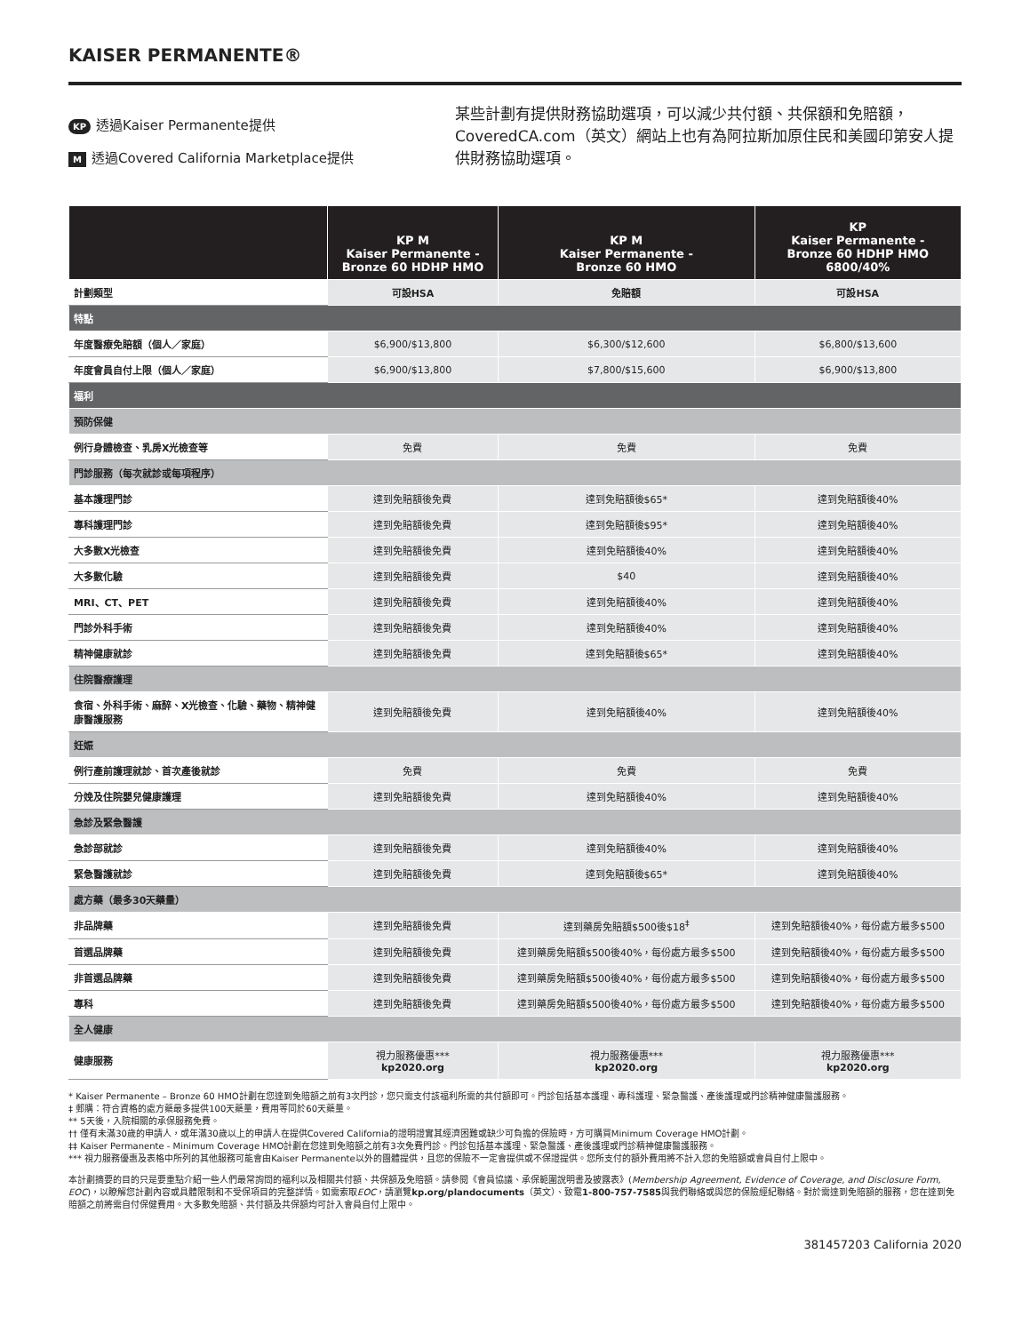KAISER PERMANENTE®
KP 透過Kaiser Permanente提供
M透過Covered California Marketplace提供
某些計劃有提供財務協助選項，可以減少共付額、共保額和免賠額，CoveredCA.com（英文）網站上也有為阿拉斯加原住民和美國印第安人提供財務協助選項。
| | KP M Kaiser Permanente - Bronze 60 HDHP HMO | KP M Kaiser Permanente - Bronze 60 HMO | KP Kaiser Permanente - Bronze 60 HDHP HMO 6800/40% |
| --- | --- | --- | --- |
| 計劃類型 | 可設HSA | 免賠額 | 可設HSA |
| 特點 | | | |
| 年度醫療免賠額（個人／家庭） | $6,900/$13,800 | $6,300/$12,600 | $6,800/$13,600 |
| 年度會員自付上限（個人／家庭） | $6,900/$13,800 | $7,800/$15,600 | $6,900/$13,800 |
| 福利 | | | |
| 預防保健 | | | |
| 例行身體檢查、乳房X光檢查等 | 免費 | 免費 | 免費 |
| 門診服務（每次就診或每項程序） | | | |
| 基本護理門診 | 達到免賠額後免費 | 達到免賠額後$65* | 達到免賠額後40% |
| 專科護理門診 | 達到免賠額後免費 | 達到免賠額後$95* | 達到免賠額後40% |
| 大多數X光檢查 | 達到免賠額後免費 | 達到免賠額後40% | 達到免賠額後40% |
| 大多數化驗 | 達到免賠額後免費 | $40 | 達到免賠額後40% |
| MRI、CT、PET | 達到免賠額後免費 | 達到免賠額後40% | 達到免賠額後40% |
| 門診外科手術 | 達到免賠額後免費 | 達到免賠額後40% | 達到免賠額後40% |
| 精神健康就診 | 達到免賠額後免費 | 達到免賠額後$65* | 達到免賠額後40% |
| 住院醫療護理 | | | |
| 食宿、外科手術、麻醉、X光檢查、化驗、藥物、精神健康醫護服務 | 達到免賠額後免費 | 達到免賠額後40% | 達到免賠額後40% |
| 妊娠 | | | |
| 例行產前護理就診、首次產後就診 | 免費 | 免費 | 免費 |
| 分娩及住院嬰兒健康護理 | 達到免賠額後免費 | 達到免賠額後40% | 達到免賠額後40% |
| 急診及緊急醫護 | | | |
| 急診部就診 | 達到免賠額後免費 | 達到免賠額後40% | 達到免賠額後40% |
| 緊急醫護就診 | 達到免賠額後免費 | 達到免賠額後$65* | 達到免賠額後40% |
| 處方藥（最多30天藥量） | | | |
| 非品牌藥 | 達到免賠額後免費 | 達到藥房免賠額$500後$18<sup>‡</sup> | 達到免賠額後40%，每份處方最多$500 |
| 首選品牌藥 | 達到免賠額後免費 | 達到藥房免賠額$500後40%，每份處方最多$500 | 達到免賠額後40%，每份處方最多$500 |
| 非首選品牌藥 | 達到免賠額後免費 | 達到藥房免賠額$500後40%，每份處方最多$500 | 達到免賠額後40%，每份處方最多$500 |
| 專科 | 達到免賠額後免費 | 達到藥房免賠額$500後40%，每份處方最多$500 | 達到免賠額後40%，每份處方最多$500 |
| 全人健康 | | | |
| 健康服務 | 視力服務優惠*** kp2020.org | 視力服務優惠*** kp2020.org | 視力服務優惠*** kp2020.org |
* Kaiser Permanente – Bronze 60 HMO計劃在您達到免賠額之前有3次門診，您只需支付該福利所需的共付額即可。門診包括基本護理、專科護理、緊急醫護、產後護理或門診精神健康醫護服務。
‡ 郵購：符合資格的處方藥最多提供100天藥量，費用等同於60天藥量。
** 5天後，入院相關的承保服務免費。
†† 僅有未滿30歲的申請人，或年滿30歲以上的申請人在提供Covered California的證明證實其經濟困難或缺少可負擔的保險時，方可購買Minimum Coverage HMO計劃。
‡‡ Kaiser Permanente - Minimum Coverage HMO計劃在您達到免賠額之前有3次免費門診。門診包括基本護理、緊急醫護、產後護理或門診精神健康醫護服務。
*** 視力服務優惠及表格中所列的其他服務可能會由Kaiser Permanente以外的團體提供，且您的保險不一定會提供或不保證提供。您所支付的額外費用將不計入您的免賠額或會員自付上限中。
本計劃摘要的目的只是要重點介紹一些人們最常詢問的福利以及相關共付額、共保額及免賠額。請參閱《會員協議、承保範圍說明書及披露表》(Membership Agreement, Evidence of Coverage, and Disclosure Form, EOC)，以瞭解您計劃內容或具體限制和不受保項目的完整詳情。如需索取EOC，請瀏覽kp.org/plandocuments（英文）、致電1-800-757-7585與我們聯絡或與您的保險經紀聯絡。對於需達到免賠額的服務，您在達到免賠額之前將需自付保健費用。大多數免賠額、共付額及共保額均可計入會員自付上限中。
381457203 California 2020